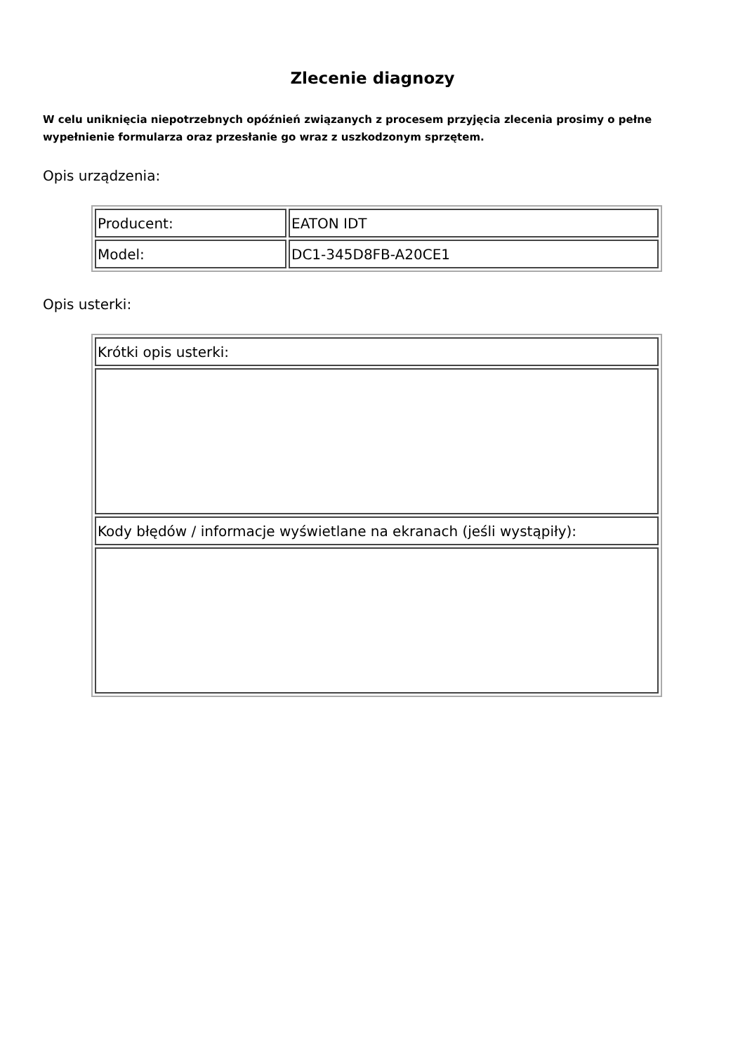Zlecenie diagnozy
W celu uniknięcia niepotrzebnych opóźnień związanych z procesem przyjęcia zlecenia prosimy o pełne wypełnienie formularza oraz przesłanie go wraz z uszkodzonym sprzętem.
Opis urządzenia:
| Producent: | EATON IDT |
| Model: | DC1-345D8FB-A20CE1 |
Opis usterki:
| Krótki opis usterki: |
| Kody błędów / informacje wyświetlane na ekranach (jeśli wystąpiły): |